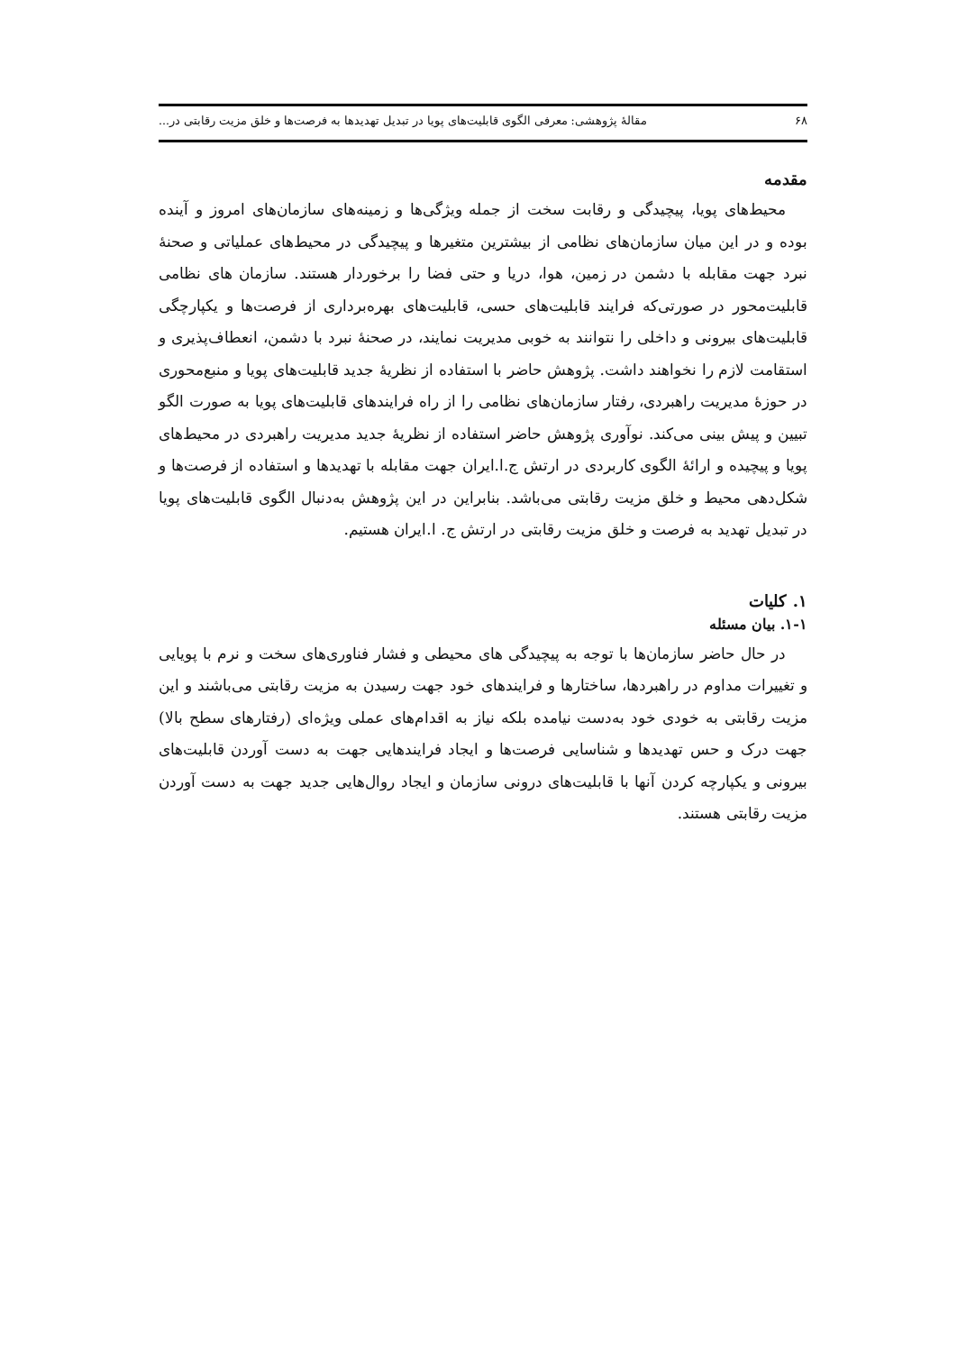۶۸ مقالهٔ پژوهشی: معرفی الگوی قابلیت‌های پویا در تبدیل تهدیدها به فرصت‌ها و خلق مزیت رقابتی در...
مقدمه
محیط‌های پویا، پیچیدگی و رقابت سخت از جمله ویژگی‌ها و زمینه‌های سازمان‌های امروز و آینده بوده و در این میان سازمان‌های نظامی از بیشترین متغیرها و پیچیدگی در محیط‌های عملیاتی و صحنهٔ نبرد جهت مقابله با دشمن در زمین، هوا، دریا و حتی فضا را برخوردار هستند. سازمان های نظامی قابلیت‌محور در صورتی‌که فرایند قابلیت‌های حسی، قابلیت‌های بهره‌برداری از فرصت‌ها و یکپارچگی قابلیت‌های بیرونی و داخلی را نتوانند به خوبی مدیریت نمایند، در صحنهٔ نبرد با دشمن، انعطاف‌پذیری و استقامت لازم را نخواهند داشت. پژوهش حاضر با استفاده از نظریهٔ جدید قابلیت‌های پویا و منبع‌محوری در حوزهٔ مدیریت راهبردی، رفتار سازمان‌های نظامی را از راه فرایندهای قابلیت‌های پویا به صورت الگو تبیین و پیش بینی می‌کند. نوآوری پژوهش حاضر استفاده از نظریهٔ جدید مدیریت راهبردی در محیط‌های پویا و پیچیده و ارائهٔ الگوی کاربردی در ارتش ج.ا.ایران جهت مقابله با تهدیدها و استفاده از فرصت‌ها و شکل‌دهی محیط و خلق مزیت رقابتی می‌باشد. بنابراین در این پژوهش به‌دنبال الگوی قابلیت‌های پویا در تبدیل تهدید به فرصت و خلق مزیت رقابتی در ارتش ج. ا.ایران هستیم.
۱. کلیات
۱-۱. بیان مسئله
در حال حاضر سازمان‌ها با توجه به پیچیدگی های محیطی و فشار فناوری‌های سخت و نرم با پویایی و تغییرات مداوم در راهبردها، ساختارها و فرایندهای خود جهت رسیدن به مزیت رقابتی می‌باشند و این مزیت رقابتی به خودی خود به‌دست نیامده بلکه نیاز به اقدام‌های عملی ویژه‌ای (رفتارهای سطح بالا) جهت درک و حس تهدیدها و شناسایی فرصت‌ها و ایجاد فرایندهایی جهت به دست آوردن قابلیت‌های بیرونی و یکپارچه کردن آنها با قابلیت‌های درونی سازمان و ایجاد روال‌هایی جدید جهت به دست آوردن مزیت رقابتی هستند.